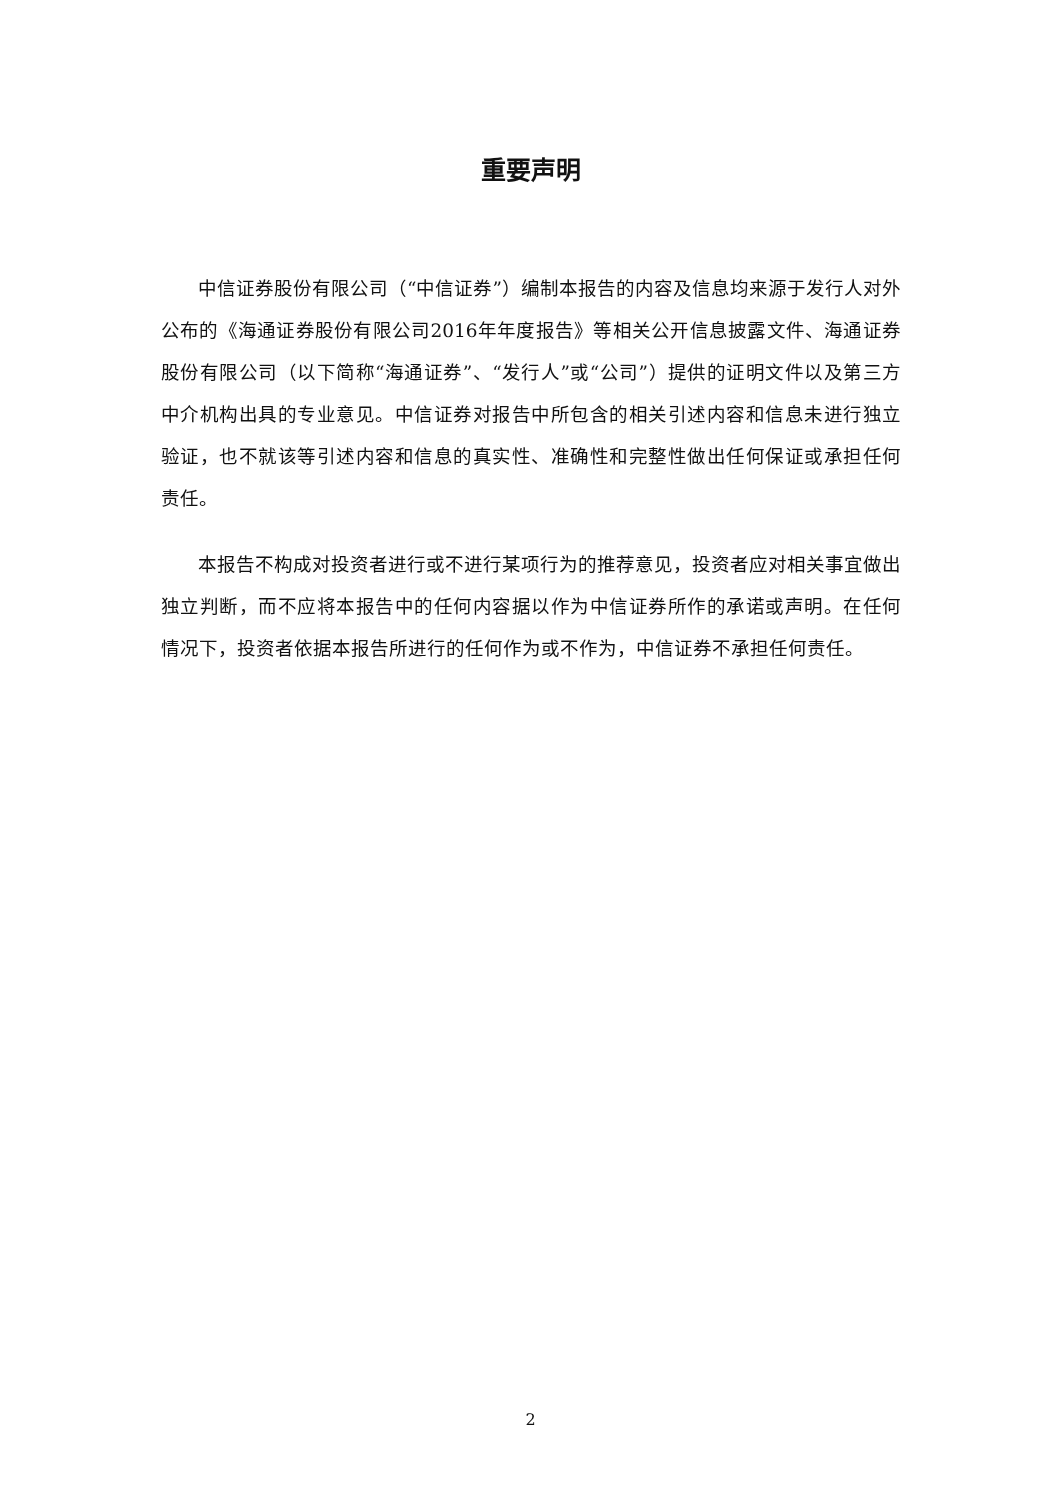重要声明
中信证券股份有限公司（“中信证券”）编制本报告的内容及信息均来源于发行人对外公布的《海通证券股份有限公司2016年年度报告》等相关公开信息披露文件、海通证券股份有限公司（以下简称“海通证券”、“发行人”或“公司”）提供的证明文件以及第三方中介机构出具的专业意见。中信证券对报告中所包含的相关引述内容和信息未进行独立验证，也不就该等引述内容和信息的真实性、准确性和完整性做出任何保证或承担任何责任。
本报告不构成对投资者进行或不进行某项行为的推荐意见，投资者应对相关事宜做出独立判断，而不应将本报告中的任何内容据以作为中信证券所作的承诺或声明。在任何情况下，投资者依据本报告所进行的任何作为或不作为，中信证券不承担任何责任。
2